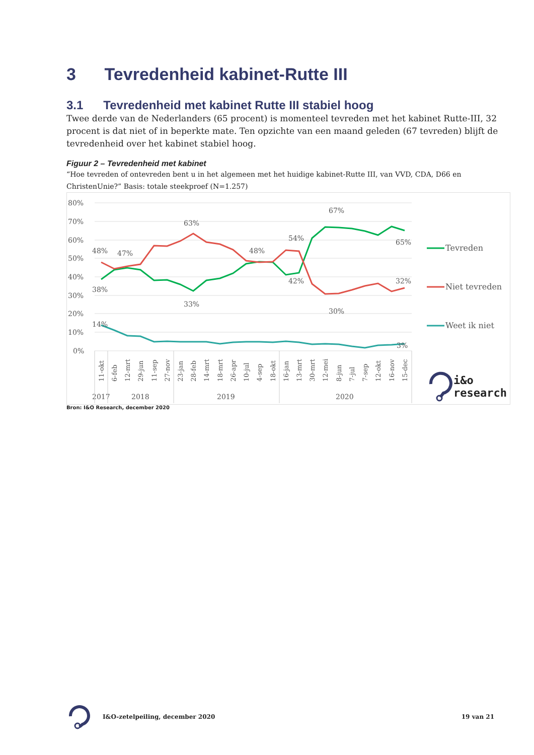3 Tevredenheid kabinet-Rutte III
3.1 Tevredenheid met kabinet Rutte III stabiel hoog
Twee derde van de Nederlanders (65 procent) is momenteel tevreden met het kabinet Rutte-III, 32 procent is dat niet of in beperkte mate. Ten opzichte van een maand geleden (67 tevreden) blijft de tevredenheid over het kabinet stabiel hoog.
Figuur 2 – Tevredenheid met kabinet
“Hoe tevreden of ontevreden bent u in het algemeen met het huidige kabinet-Rutte III, van VVD, CDA, D66 en ChristenUnie?” Basis: totale steekproef (N=1.257)
80%
70%
60%
50%
40%
30%
20%
10%
0%
48%
47%
63%
48%
54%
67%
65%
38%
33%
42%
30%
32%
14%
3%
11-okt
6-feb
12-mrt
29-jun
11-sep
27-nov
23-jan
28-feb
14-mrt
18-mrt
26-apr
10-jul
4-sep
18-okt
16-jan
13-mrt
30-mrt
12-mei
8-jun
7-jul
7-sep
12-okt
16-nov
15-dec
2017
2018
2019
2020
Tevreden
Niet tevreden
Weet ik niet
i&o
research
Bron: I&O Research, december 2020
I&O-zetelpeiling, december 2020 19 van 21